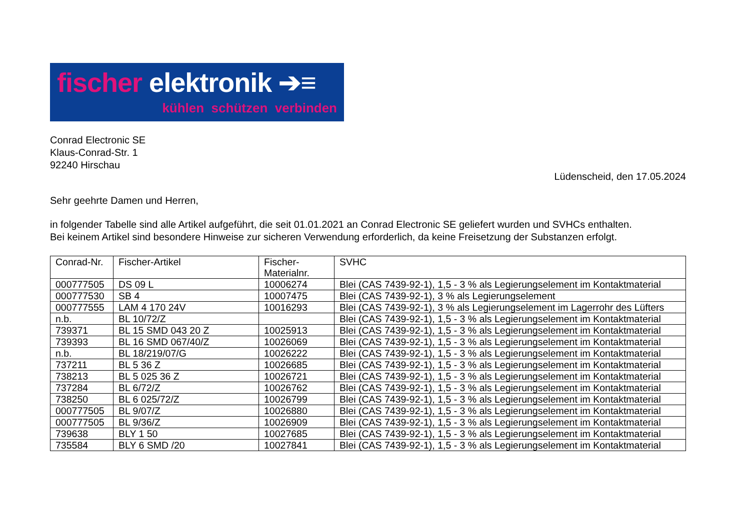fischer elektronik ➔≡
kühlen schützen verbinden
Conrad Electronic SE
Klaus-Conrad-Str. 1
92240 Hirschau
Lüdenscheid, den 17.05.2024
Sehr geehrte Damen und Herren,
in folgender Tabelle sind alle Artikel aufgeführt, die seit 01.01.2021 an Conrad Electronic SE geliefert wurden und SVHCs enthalten.
Bei keinem Artikel sind besondere Hinweise zur sicheren Verwendung erforderlich, da keine Freisetzung der Substanzen erfolgt.
| Conrad-Nr. | Fischer-Artikel | Fischer- Materialnr. | SVHC |
| --- | --- | --- | --- |
| 000777505 | DS 09 L | 10006274 | Blei (CAS 7439-92-1), 1,5 - 3 % als Legierungselement im Kontaktmaterial |
| 000777530 | SB 4 | 10007475 | Blei (CAS 7439-92-1), 3 % als Legierungselement |
| 000777555 | LAM 4 170 24V | 10016293 | Blei (CAS 7439-92-1), 3 % als Legierungselement im Lagerrohr des Lüfters |
| n.b. | BL 10/72/Z | | Blei (CAS 7439-92-1), 1,5 - 3 % als Legierungselement im Kontaktmaterial |
| 739371 | BL 15 SMD 043 20 Z | 10025913 | Blei (CAS 7439-92-1), 1,5 - 3 % als Legierungselement im Kontaktmaterial |
| 739393 | BL 16 SMD 067/40/Z | 10026069 | Blei (CAS 7439-92-1), 1,5 - 3 % als Legierungselement im Kontaktmaterial |
| n.b. | BL 18/219/07/G | 10026222 | Blei (CAS 7439-92-1), 1,5 - 3 % als Legierungselement im Kontaktmaterial |
| 737211 | BL 5 36 Z | 10026685 | Blei (CAS 7439-92-1), 1,5 - 3 % als Legierungselement im Kontaktmaterial |
| 738213 | BL 5 025 36 Z | 10026721 | Blei (CAS 7439-92-1), 1,5 - 3 % als Legierungselement im Kontaktmaterial |
| 737284 | BL 6/72/Z | 10026762 | Blei (CAS 7439-92-1), 1,5 - 3 % als Legierungselement im Kontaktmaterial |
| 738250 | BL 6 025/72/Z | 10026799 | Blei (CAS 7439-92-1), 1,5 - 3 % als Legierungselement im Kontaktmaterial |
| 000777505 | BL 9/07/Z | 10026880 | Blei (CAS 7439-92-1), 1,5 - 3 % als Legierungselement im Kontaktmaterial |
| 000777505 | BL 9/36/Z | 10026909 | Blei (CAS 7439-92-1), 1,5 - 3 % als Legierungselement im Kontaktmaterial |
| 739638 | BLY 1 50 | 10027685 | Blei (CAS 7439-92-1), 1,5 - 3 % als Legierungselement im Kontaktmaterial |
| 735584 | BLY 6 SMD /20 | 10027841 | Blei (CAS 7439-92-1), 1,5 - 3 % als Legierungselement im Kontaktmaterial |